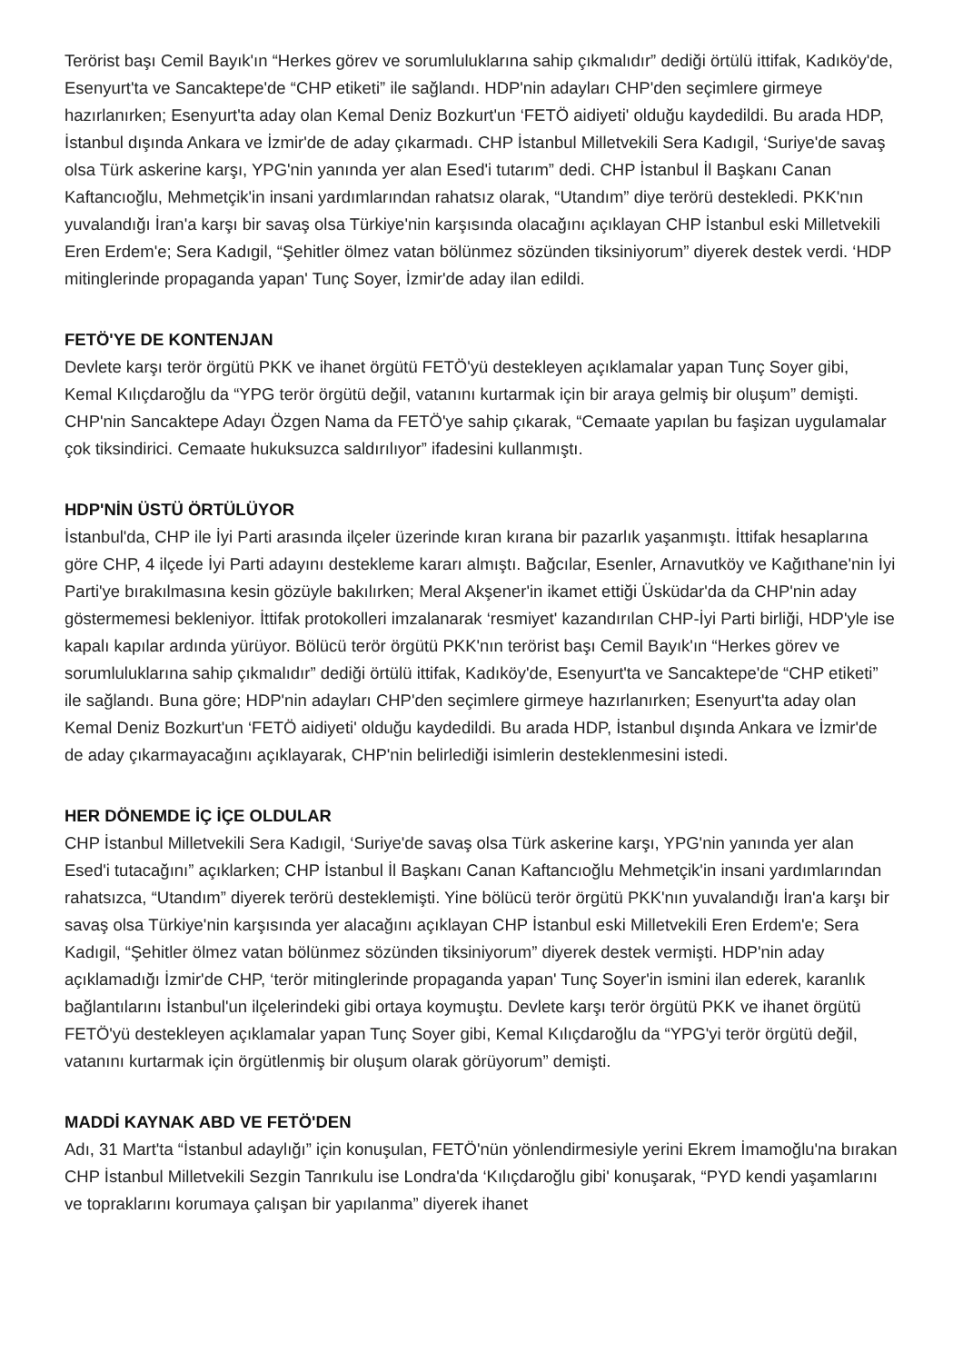Terörist başı Cemil Bayık'ın “Herkes görev ve sorumluluklarına sahip çıkmalıdır” dediği örtülü ittifak, Kadıköy'de, Esenyurt'ta ve Sancaktepe'de “CHP etiketi” ile sağlandı. HDP'nin adayları CHP'den seçimlere girmeye hazırlanırken; Esenyurt'ta aday olan Kemal Deniz Bozkurt'un ‘FETÖ aidiyeti' olduğu kaydedildi. Bu arada HDP, İstanbul dışında Ankara ve İzmir'de de aday çıkarmadı. CHP İstanbul Milletvekili Sera Kadıgil, ‘Suriye'de savaş olsa Türk askerine karşı, YPG'nin yanında yer alan Esed'i tutarım” dedi. CHP İstanbul İl Başkanı Canan Kaftancıoğlu, Mehmetçik'in insani yardımlarından rahatsız olarak, “Utandım” diye terörü destekledi. PKK'nın yuvalandığı İran'a karşı bir savaş olsa Türkiye'nin karşısında olacağını açıklayan CHP İstanbul eski Milletvekili Eren Erdem'e; Sera Kadıgil, “Şehitler ölmez vatan bölünmez sözünden tiksiniyorum” diyerek destek verdi. ‘HDP mitinglerinde propaganda yapan' Tunç Soyer, İzmir'de aday ilan edildi.
FETÖ'YE DE KONTENJAN
Devlete karşı terör örgütü PKK ve ihanet örgütü FETÖ'yü destekleyen açıklamalar yapan Tunç Soyer gibi, Kemal Kılıçdaroğlu da “YPG terör örgütü değil, vatanını kurtarmak için bir araya gelmiş bir oluşum” demişti. CHP'nin Sancaktepe Adayı Özgen Nama da FETÖ'ye sahip çıkarak, “Cemaate yapılan bu faşizan uygulamalar çok tiksindirici. Cemaate hukuksuzca saldırılıyor” ifadesini kullanmıştı.
HDP'NİN ÜSTÜ ÖRTÜLÜYOR
İstanbul'da, CHP ile İyi Parti arasında ilçeler üzerinde kıran kırana bir pazarlık yaşanmıştı. İttifak hesaplarına göre CHP, 4 ilçede İyi Parti adayını destekleme kararı almıştı. Bağcılar, Esenler, Arnavutköy ve Kağıthane'nin İyi Parti'ye bırakılmasına kesin gözüyle bakılırken; Meral Akşener'in ikamet ettiği Üsküdar'da da CHP'nin aday göstermemesi bekleniyor. İttifak protokolleri imzalanarak ‘resmiyet' kazandırılan CHP-İyi Parti birliği, HDP'yle ise kapalı kapılar ardında yürüyor. Bölücü terör örgütü PKK'nın terörist başı Cemil Bayık'ın “Herkes görev ve sorumluluklarına sahip çıkmalıdır” dediği örtülü ittifak, Kadıköy'de, Esenyurt'ta ve Sancaktepe'de “CHP etiketi” ile sağlandı. Buna göre; HDP'nin adayları CHP'den seçimlere girmeye hazırlanırken; Esenyurt'ta aday olan Kemal Deniz Bozkurt'un ‘FETÖ aidiyeti' olduğu kaydedildi. Bu arada HDP, İstanbul dışında Ankara ve İzmir'de de aday çıkarmayacağını açıklayarak, CHP'nin belirlediği isimlerin desteklenmesini istedi.
HER DÖNEMDE İÇ İÇE OLDULAR
CHP İstanbul Milletvekili Sera Kadıgil, ‘Suriye'de savaş olsa Türk askerine karşı, YPG'nin yanında yer alan Esed'i tutacağını” açıklarken; CHP İstanbul İl Başkanı Canan Kaftancıoğlu Mehmetçik'in insani yardımlarından rahatsızca, “Utandım” diyerek terörü desteklemişti. Yine bölücü terör örgütü PKK'nın yuvalandığı İran'a karşı bir savaş olsa Türkiye'nin karşısında yer alacağını açıklayan CHP İstanbul eski Milletvekili Eren Erdem'e; Sera Kadıgil, “Şehitler ölmez vatan bölünmez sözünden tiksiniyorum” diyerek destek vermişti. HDP'nin aday açıklamadığı İzmir'de CHP, ‘terör mitinglerinde propaganda yapan' Tunç Soyer'in ismini ilan ederek, karanlık bağlantılarını İstanbul'un ilçelerindeki gibi ortaya koymuştu. Devlete karşı terör örgütü PKK ve ihanet örgütü FETÖ'yü destekleyen açıklamalar yapan Tunç Soyer gibi, Kemal Kılıçdaroğlu da “YPG'yi terör örgütü değil, vatanını kurtarmak için örgütlenmiş bir oluşum olarak görüyorum” demişti.
MADDİ KAYNAK ABD VE FETÖ'DEN
Adı, 31 Mart'ta “İstanbul adaylığı” için konuşulan, FETÖ'nün yönlendirmesiyle yerini Ekrem İmamoğlu'na bırakan CHP İstanbul Milletvekili Sezgin Tanrıkulu ise Londra'da ‘Kılıçdaroğlu gibi' konuşarak, “PYD kendi yaşamlarını ve topraklarını korumaya çalışan bir yapılanma” diyerek ihanet